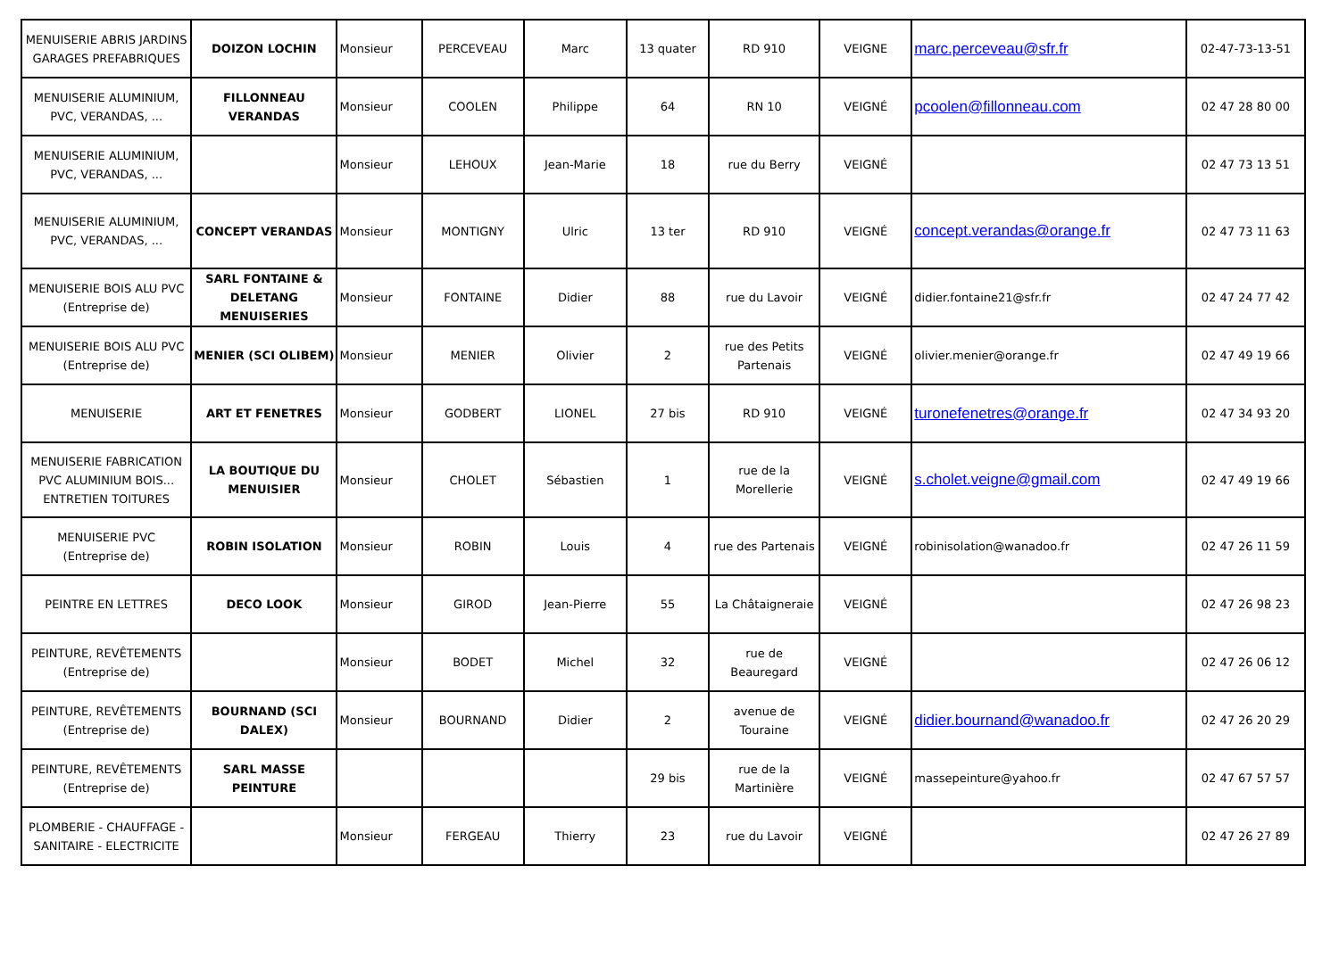| MENUISERIE ABRIS JARDINS GARAGES PREFABRIQUES | DOIZON LOCHIN | Monsieur | PERCEVEAU | Marc | 13 quater | RD 910 | VEIGNE | marc.perceveau@sfr.fr | 02-47-73-13-51 |
| MENUISERIE ALUMINIUM, PVC, VERANDAS, ... | FILLONNEAU VERANDAS | Monsieur | COOLEN | Philippe | 64 | RN 10 | VEIGNÉ | pcoolen@fillonneau.com | 02 47 28 80 00 |
| MENUISERIE ALUMINIUM, PVC, VERANDAS, ... | | Monsieur | LEHOUX | Jean-Marie | 18 | rue du Berry | VEIGNÉ | | 02 47 73 13 51 |
| MENUISERIE ALUMINIUM, PVC, VERANDAS, ... | CONCEPT VERANDAS | Monsieur | MONTIGNY | Ulric | 13 ter | RD 910 | VEIGNÉ | concept.verandas@orange.fr | 02 47 73 11 63 |
| MENUISERIE BOIS ALU PVC (Entreprise de) | SARL FONTAINE & DELETANG MENUISERIES | Monsieur | FONTAINE | Didier | 88 | rue du Lavoir | VEIGNÉ | didier.fontaine21@sfr.fr | 02 47 24 77 42 |
| MENUISERIE BOIS ALU PVC (Entreprise de) | MENIER (SCI OLIBEM) | Monsieur | MENIER | Olivier | 2 | rue des Petits Partenais | VEIGNÉ | olivier.menier@orange.fr | 02 47 49 19 66 |
| MENUISERIE | ART ET FENETRES | Monsieur | GODBERT | LIONEL | 27 bis | RD 910 | VEIGNÉ | turonefenetres@orange.fr | 02 47 34 93 20 |
| MENUISERIE FABRICATION PVC ALUMINIUM BOIS... ENTRETIEN TOITURES | LA BOUTIQUE DU MENUISIER | Monsieur | CHOLET | Sébastien | 1 | rue de la Morellerie | VEIGNÉ | s.cholet.veigne@gmail.com | 02 47 49 19 66 |
| MENUISERIE PVC (Entreprise de) | ROBIN ISOLATION | Monsieur | ROBIN | Louis | 4 | rue des Partenais | VEIGNÉ | robinisolation@wanadoo.fr | 02 47 26 11 59 |
| PEINTRE EN LETTRES | DECO LOOK | Monsieur | GIROD | Jean-Pierre | 55 | La Châtaigneraie | VEIGNÉ | | 02 47 26 98 23 |
| PEINTURE, REVÊTEMENTS (Entreprise de) | | Monsieur | BODET | Michel | 32 | rue de Beauregard | VEIGNÉ | | 02 47 26 06 12 |
| PEINTURE, REVÊTEMENTS (Entreprise de) | BOURNAND (SCI DALEX) | Monsieur | BOURNAND | Didier | 2 | avenue de Touraine | VEIGNÉ | didier.bournand@wanadoo.fr | 02 47 26 20 29 |
| PEINTURE, REVÊTEMENTS (Entreprise de) | SARL MASSE PEINTURE | | | | 29 bis | rue de la Martinière | VEIGNÉ | massepeinture@yahoo.fr | 02 47 67 57 57 |
| PLOMBERIE - CHAUFFAGE - SANITAIRE - ELECTRICITE | | Monsieur | FERGEAU | Thierry | 23 | rue du Lavoir | VEIGNÉ | | 02 47 26 27 89 |